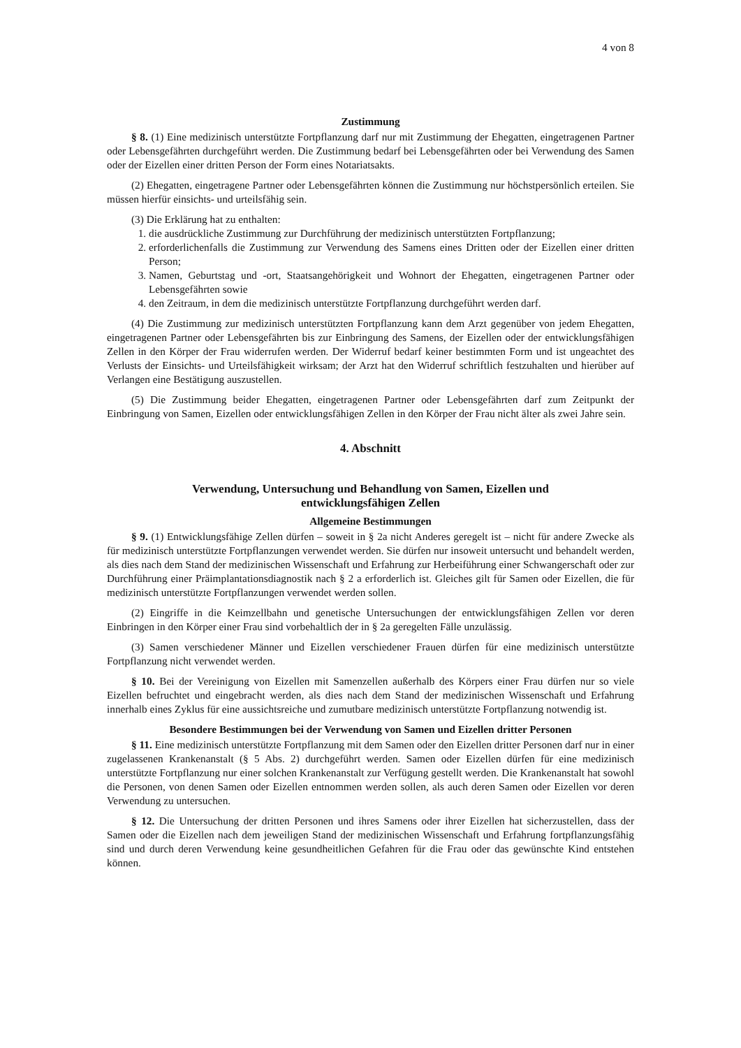4 von 8
Zustimmung
§ 8. (1) Eine medizinisch unterstützte Fortpflanzung darf nur mit Zustimmung der Ehegatten, eingetragenen Partner oder Lebensgefährten durchgeführt werden. Die Zustimmung bedarf bei Lebensgefährten oder bei Verwendung des Samen oder der Eizellen einer dritten Person der Form eines Notariatsakts.
(2) Ehegatten, eingetragene Partner oder Lebensgefährten können die Zustimmung nur höchstpersönlich erteilen. Sie müssen hierfür einsichts- und urteilsfähig sein.
(3) Die Erklärung hat zu enthalten:
1. die ausdrückliche Zustimmung zur Durchführung der medizinisch unterstützten Fortpflanzung;
2. erforderlichenfalls die Zustimmung zur Verwendung des Samens eines Dritten oder der Eizellen einer dritten Person;
3. Namen, Geburtstag und -ort, Staatsangehörigkeit und Wohnort der Ehegatten, eingetragenen Partner oder Lebensgefährten sowie
4. den Zeitraum, in dem die medizinisch unterstützte Fortpflanzung durchgeführt werden darf.
(4) Die Zustimmung zur medizinisch unterstützten Fortpflanzung kann dem Arzt gegenüber von jedem Ehegatten, eingetragenen Partner oder Lebensgefährten bis zur Einbringung des Samens, der Eizellen oder der entwicklungsfähigen Zellen in den Körper der Frau widerrufen werden. Der Widerruf bedarf keiner bestimmten Form und ist ungeachtet des Verlusts der Einsichts- und Urteilsfähigkeit wirksam; der Arzt hat den Widerruf schriftlich festzuhalten und hierüber auf Verlangen eine Bestätigung auszustellen.
(5) Die Zustimmung beider Ehegatten, eingetragenen Partner oder Lebensgefährten darf zum Zeitpunkt der Einbringung von Samen, Eizellen oder entwicklungsfähigen Zellen in den Körper der Frau nicht älter als zwei Jahre sein.
4. Abschnitt
Verwendung, Untersuchung und Behandlung von Samen, Eizellen und
entwicklungsfähigen Zellen
Allgemeine Bestimmungen
§ 9. (1) Entwicklungsfähige Zellen dürfen – soweit in § 2a nicht Anderes geregelt ist – nicht für andere Zwecke als für medizinisch unterstützte Fortpflanzungen verwendet werden. Sie dürfen nur insoweit untersucht und behandelt werden, als dies nach dem Stand der medizinischen Wissenschaft und Erfahrung zur Herbeiführung einer Schwangerschaft oder zur Durchführung einer Präimplantationsdiagnostik nach § 2 a erforderlich ist. Gleiches gilt für Samen oder Eizellen, die für medizinisch unterstützte Fortpflanzungen verwendet werden sollen.
(2) Eingriffe in die Keimzellbahn und genetische Untersuchungen der entwicklungsfähigen Zellen vor deren Einbringen in den Körper einer Frau sind vorbehaltlich der in § 2a geregelten Fälle unzulässig.
(3) Samen verschiedener Männer und Eizellen verschiedener Frauen dürfen für eine medizinisch unterstützte Fortpflanzung nicht verwendet werden.
§ 10. Bei der Vereinigung von Eizellen mit Samenzellen außerhalb des Körpers einer Frau dürfen nur so viele Eizellen befruchtet und eingebracht werden, als dies nach dem Stand der medizinischen Wissenschaft und Erfahrung innerhalb eines Zyklus für eine aussichtsreiche und zumutbare medizinisch unterstützte Fortpflanzung notwendig ist.
Besondere Bestimmungen bei der Verwendung von Samen und Eizellen dritter Personen
§ 11. Eine medizinisch unterstützte Fortpflanzung mit dem Samen oder den Eizellen dritter Personen darf nur in einer zugelassenen Krankenanstalt (§ 5 Abs. 2) durchgeführt werden. Samen oder Eizellen dürfen für eine medizinisch unterstützte Fortpflanzung nur einer solchen Krankenanstalt zur Verfügung gestellt werden. Die Krankenanstalt hat sowohl die Personen, von denen Samen oder Eizellen entnommen werden sollen, als auch deren Samen oder Eizellen vor deren Verwendung zu untersuchen.
§ 12. Die Untersuchung der dritten Personen und ihres Samens oder ihrer Eizellen hat sicherzustellen, dass der Samen oder die Eizellen nach dem jeweiligen Stand der medizinischen Wissenschaft und Erfahrung fortpflanzungsfähig sind und durch deren Verwendung keine gesundheitlichen Gefahren für die Frau oder das gewünschte Kind entstehen können.